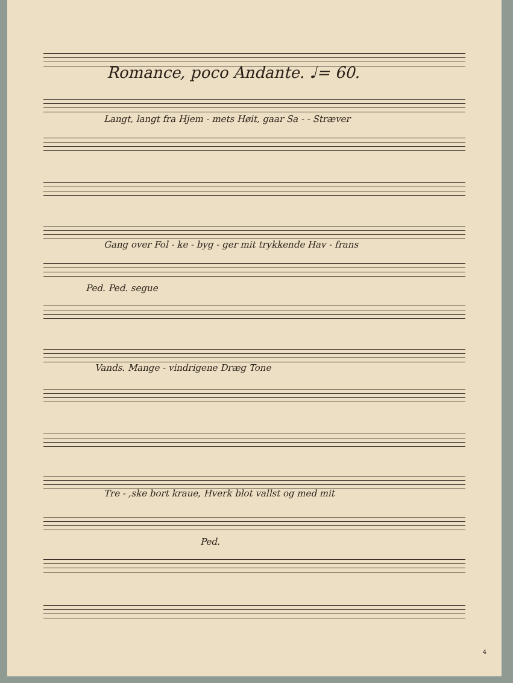Romance, poco Andante. ♩= 60.
Langt, langt fra Hjem - mets Høit, gaar Sa - - Stræver
Gang over Fol - ke - byg - ger mit trykkende Hav - frans
Ped. Ped. segue
Vands. Mange - vindrigene Dræg Tone
Tre - ,ske bort kraue, Hverk blot vallst og med mit
Ped.
4